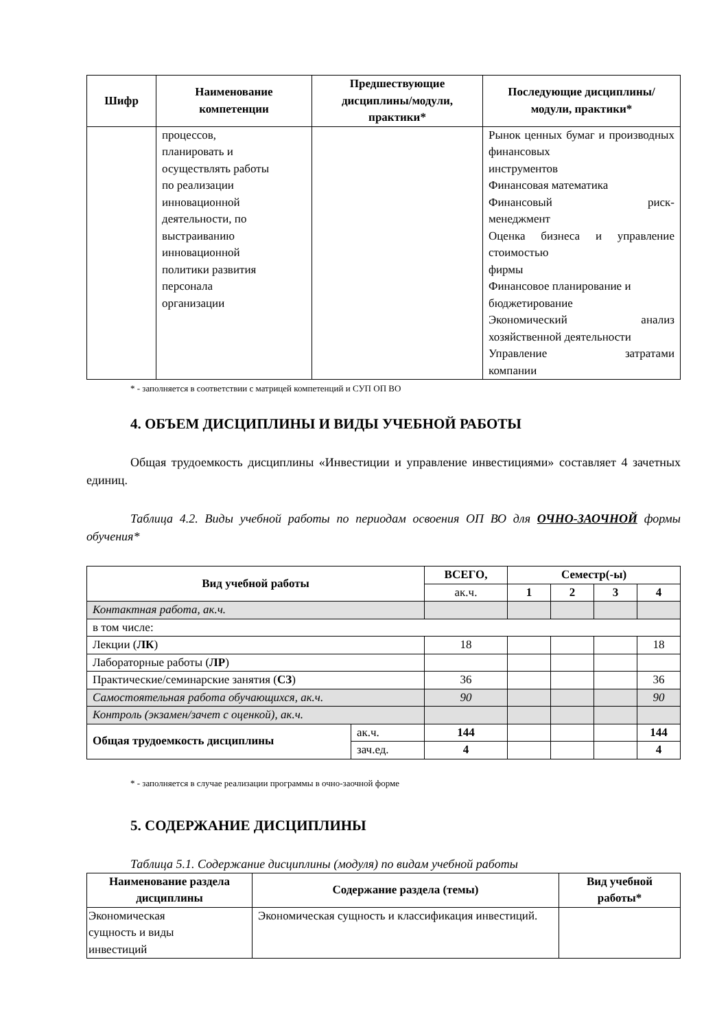| Шифр | Наименование компетенции | Предшествующие дисциплины/модули, практики* | Последующие дисциплины/модули, практики* |
| --- | --- | --- | --- |
| | процессов, планировать и осуществлять работы по реализации инновационной деятельности, по выстраиванию инновационной политики развития персонала организации | | Рынок ценных бумаг и производных финансовых инструментов Финансовая математика Финансовый риск- менеджмент Оценка бизнеса и управление стоимостью фирмы Финансовое планирование и бюджетирование Экономический анализ хозяйственной деятельности Управление затратами компании |
* - заполняется в соответствии с матрицей компетенций и СУП ОП ВО
4. ОБЪЕМ ДИСЦИПЛИНЫ И ВИДЫ УЧЕБНОЙ РАБОТЫ
Общая трудоемкость дисциплины «Инвестиции и управление инвестициями» составляет 4 зачетных единиц.
Таблица 4.2. Виды учебной работы по периодам освоения ОП ВО для ОЧНО-ЗАОЧНОЙ формы обучения*
| Вид учебной работы | | ВСЕГО, | Семестр(-ы) | | | |
| --- | --- | --- | --- | --- | --- | --- |
| | | ак.ч. | 1 | 2 | 3 | 4 |
| Контактная работа, ак.ч. | | | | | | |
| в том числе: | | | | | | |
| Лекции ( ЛК ) | | 18 | | | | 18 |
| Лабораторные работы ( ЛР ) | | | | | | |
| Практические/семинарские занятия ( СЗ ) | | 36 | | | | 36 |
| Самостоятельная работа обучающихся, ак.ч. | | 90 | | | | 90 |
| Контроль (экзамен/зачет с оценкой), ак.ч. | | | | | | |
| Общая трудоемкость дисциплины | ак.ч. | 144 | | | | 144 |
| | зач.ед. | 4 | | | | 4 |
* - заполняется в случае реализации программы в очно-заочной форме
5. СОДЕРЖАНИЕ ДИСЦИПЛИНЫ
Таблица 5.1. Содержание дисциплины (модуля) по видам учебной работы
| Наименование раздела дисциплины | Содержание раздела (темы) | Вид учебной работы* |
| --- | --- | --- |
| Экономическая сущность и виды инвестиций | Экономическая сущность и классификация инвестиций. | |